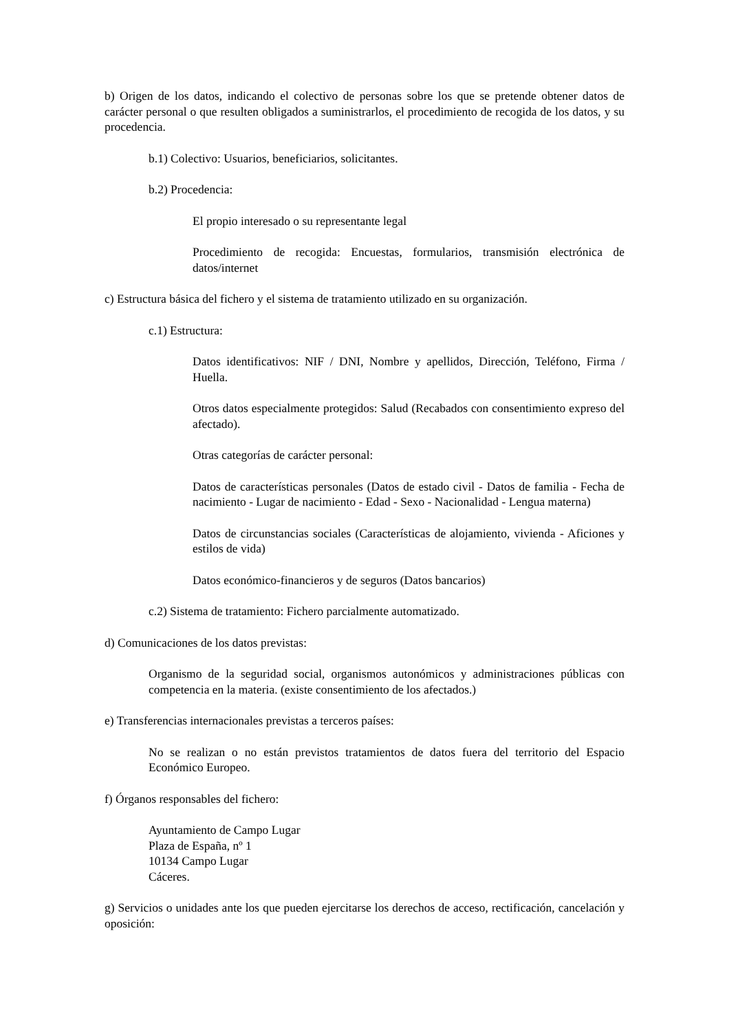b) Origen de los datos, indicando el colectivo de personas sobre los que se pretende obtener datos de carácter personal o que resulten obligados a suministrarlos, el procedimiento de recogida de los datos, y su procedencia.
b.1) Colectivo: Usuarios, beneficiarios, solicitantes.
b.2) Procedencia:
El propio interesado o su representante legal
Procedimiento de recogida: Encuestas, formularios, transmisión electrónica de datos/internet
c) Estructura básica del fichero y el sistema de tratamiento utilizado en su organización.
c.1) Estructura:
Datos identificativos: NIF / DNI, Nombre y apellidos, Dirección, Teléfono, Firma / Huella.
Otros datos especialmente protegidos: Salud (Recabados con consentimiento expreso del afectado).
Otras categorías de carácter personal:
Datos de características personales (Datos de estado civil - Datos de familia - Fecha de nacimiento - Lugar de nacimiento - Edad - Sexo - Nacionalidad - Lengua materna)
Datos de circunstancias sociales (Características de alojamiento, vivienda - Aficiones y estilos de vida)
Datos económico-financieros y de seguros (Datos bancarios)
c.2) Sistema de tratamiento: Fichero parcialmente automatizado.
d) Comunicaciones de los datos previstas:
Organismo de la seguridad social, organismos autonómicos y administraciones públicas con competencia en la materia. (existe consentimiento de los afectados.)
e) Transferencias internacionales previstas a terceros países:
No se realizan o no están previstos tratamientos de datos fuera del territorio del Espacio Económico Europeo.
f) Órganos responsables del fichero:
Ayuntamiento de Campo Lugar
Plaza de España, nº 1
10134 Campo Lugar
Cáceres.
g) Servicios o unidades ante los que pueden ejercitarse los derechos de acceso, rectificación, cancelación y oposición: